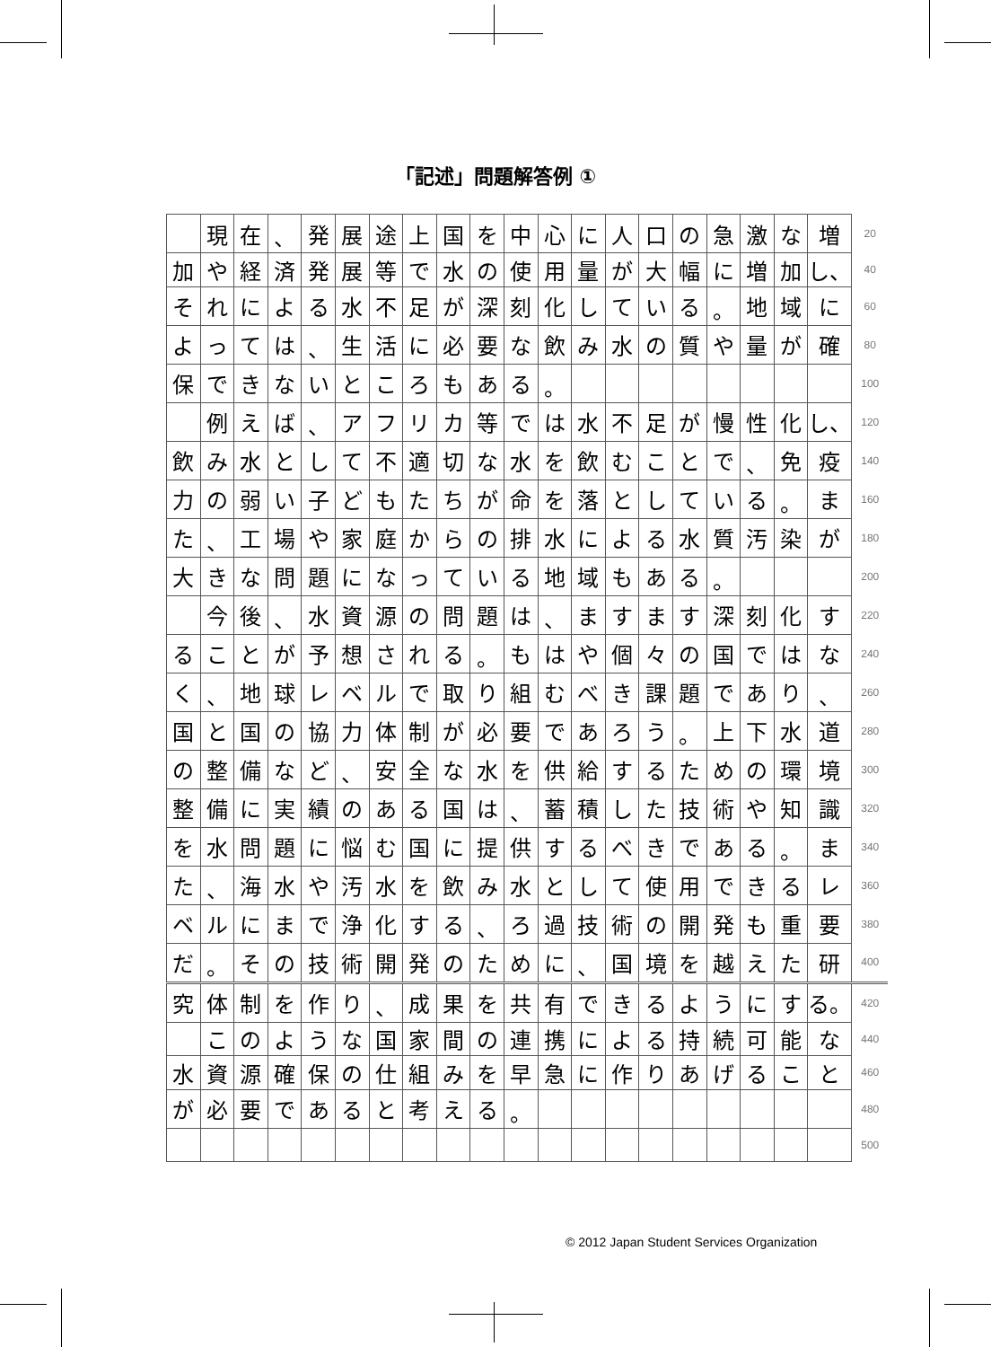「記述」問題解答例 ①
| | 現 | 在 | 、 | 発 | 展 | 途 | 上 | 国 | を | 中 | 心 | に | 人 | 口 | の | 急 | 激 | な | 増 | 20 |
| 加 | や | 経 | 済 | 発 | 展 | 等 | で | 水 | の | 使 | 用 | 量 | が | 大 | 幅 | に | 増 | 加 | し、 | 40 |
| そ | れ | に | よ | る | 水 | 不 | 足 | が | 深 | 刻 | 化 | し | て | い | る | 。 | 地 | 域 | に | 60 |
| よ | っ | て | は | 、 | 生 | 活 | に | 必 | 要 | な | 飲 | み | 水 | の | 質 | や | 量 | が | 確 | 80 |
| 保 | で | き | な | い | と | こ | ろ | も | あ | る | 。 | | | | | | | | | 100 |
| | 例 | え | ば | 、 | ア | フ | リ | カ | 等 | で | は | 水 | 不 | 足 | が | 慢 | 性 | 化 | し、 | 120 |
| 飲 | み | 水 | と | し | て | 不 | 適 | 切 | な | 水 | を | 飲 | む | こ | と | で | 、 | 免 | 疫 | 140 |
| 力 | の | 弱 | い | 子 | ど | も | た | ち | が | 命 | を | 落 | と | し | て | い | る | 。 | ま | 160 |
| た | 、 | 工 | 場 | や | 家 | 庭 | か | ら | の | 排 | 水 | に | よ | る | 水 | 質 | 汚 | 染 | が | 180 |
| 大 | き | な | 問 | 題 | に | な | っ | て | い | る | 地 | 域 | も | あ | る | 。 | | | | 200 |
| | 今 | 後 | 、 | 水 | 資 | 源 | の | 問 | 題 | は | 、 | ま | す | ま | す | 深 | 刻 | 化 | す | 220 |
| る | こ | と | が | 予 | 想 | さ | れ | る | 。 | も | は | や | 個 | 々 | の | 国 | で | は | な | 240 |
| く | 、 | 地 | 球 | レ | ベ | ル | で | 取 | り | 組 | む | べ | き | 課 | 題 | で | あ | り | 、 | 260 |
| 国 | と | 国 | の | 協 | 力 | 体 | 制 | が | 必 | 要 | で | あ | ろ | う | 。 | 上 | 下 | 水 | 道 | 280 |
| の | 整 | 備 | な | ど | 、 | 安 | 全 | な | 水 | を | 供 | 給 | す | る | た | め | の | 環 | 境 | 300 |
| 整 | 備 | に | 実 | 績 | の | あ | る | 国 | は | 、 | 蓄 | 積 | し | た | 技 | 術 | や | 知 | 識 | 320 |
| を | 水 | 問 | 題 | に | 悩 | む | 国 | に | 提 | 供 | す | る | べ | き | で | あ | る | 。 | ま | 340 |
| た | 、 | 海 | 水 | や | 汚 | 水 | を | 飲 | み | 水 | と | し | て | 使 | 用 | で | き | る | レ | 360 |
| ベ | ル | に | ま | で | 浄 | 化 | す | る | 、 | ろ | 過 | 技 | 術 | の | 開 | 発 | も | 重 | 要 | 380 |
| だ | 。 | そ | の | 技 | 術 | 開 | 発 | の | た | め | に | 、 | 国 | 境 | を | 越 | え | た | 研 | 400 |
| 究 | 体 | 制 | を | 作 | り | 、 | 成 | 果 | を | 共 | 有 | で | き | る | よ | う | に | す | る。 | 420 |
| | こ | の | よ | う | な | 国 | 家 | 間 | の | 連 | 携 | に | よ | る | 持 | 続 | 可 | 能 | な | 440 |
| 水 | 資 | 源 | 確 | 保 | の | 仕 | 組 | み | を | 早 | 急 | に | 作 | り | あ | げ | る | こ | と | 460 |
| が | 必 | 要 | で | あ | る | と | 考 | え | る | 。 | | | | | | | | | | 480 |
| | | | | | | | | | | | | | | | | | | | | 500 |
© 2012 Japan Student Services Organization